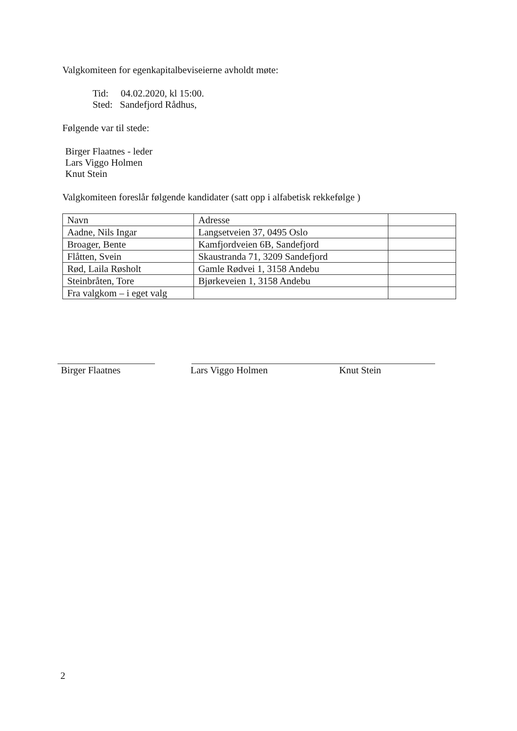Valgkomiteen for egenkapitalbeviseierne avholdt møte:
Tid: 04.02.2020, kl 15:00.
Sted: Sandefjord Rådhus,
Følgende var til stede:
Birger Flaatnes - leder
Lars Viggo Holmen
Knut Stein
Valgkomiteen foreslår følgende kandidater (satt opp i alfabetisk rekkefølge )
| Navn | Adresse | |
| Aadne, Nils Ingar | Langsetveien 37, 0495 Oslo | |
| Broager, Bente | Kamfjordveien 6B, Sandefjord | |
| Flåtten, Svein | Skaustranda 71, 3209 Sandefjord | |
| Rød, Laila Røsholt | Gamle Rødvei 1, 3158 Andebu | |
| Steinbråten, Tore | Bjørkeveien 1, 3158 Andebu | |
| Fra valgkom – i eget valg | | |
Birger Flaatnes Lars Viggo Holmen Knut Stein
2